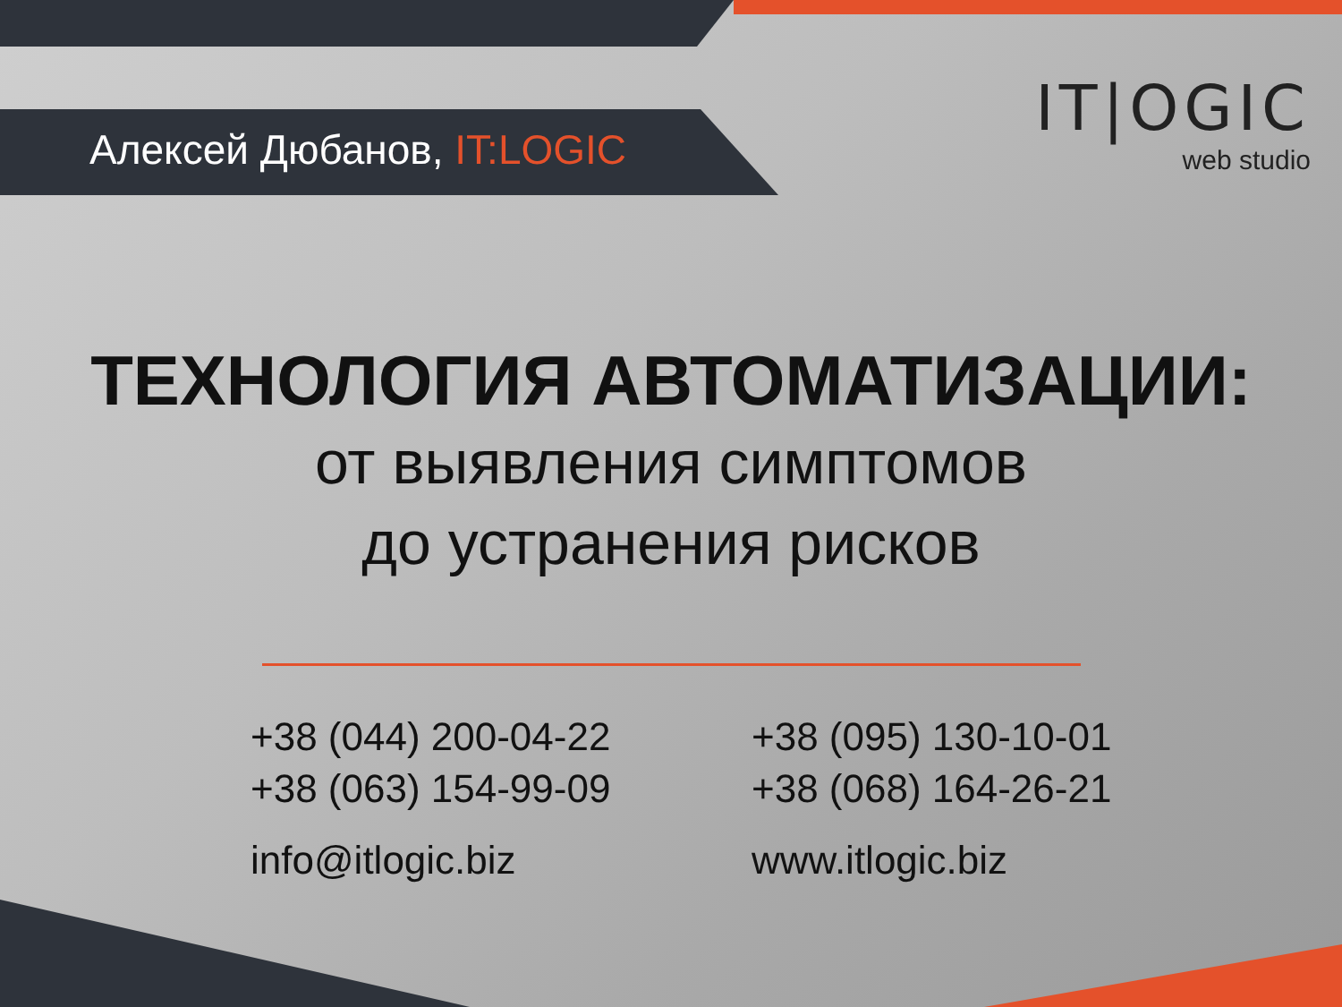Алексей Дюбанов, IT:LOGIC
IT|OGIC
web studio
ТЕХНОЛОГИЯ АВТОМАТИЗАЦИИ:
от выявления симптомов
до устранения рисков
+38 (044) 200-04-22
+38 (063) 154-99-09
info@itlogic.biz
+38 (095) 130-10-01
+38 (068) 164-26-21
www.itlogic.biz